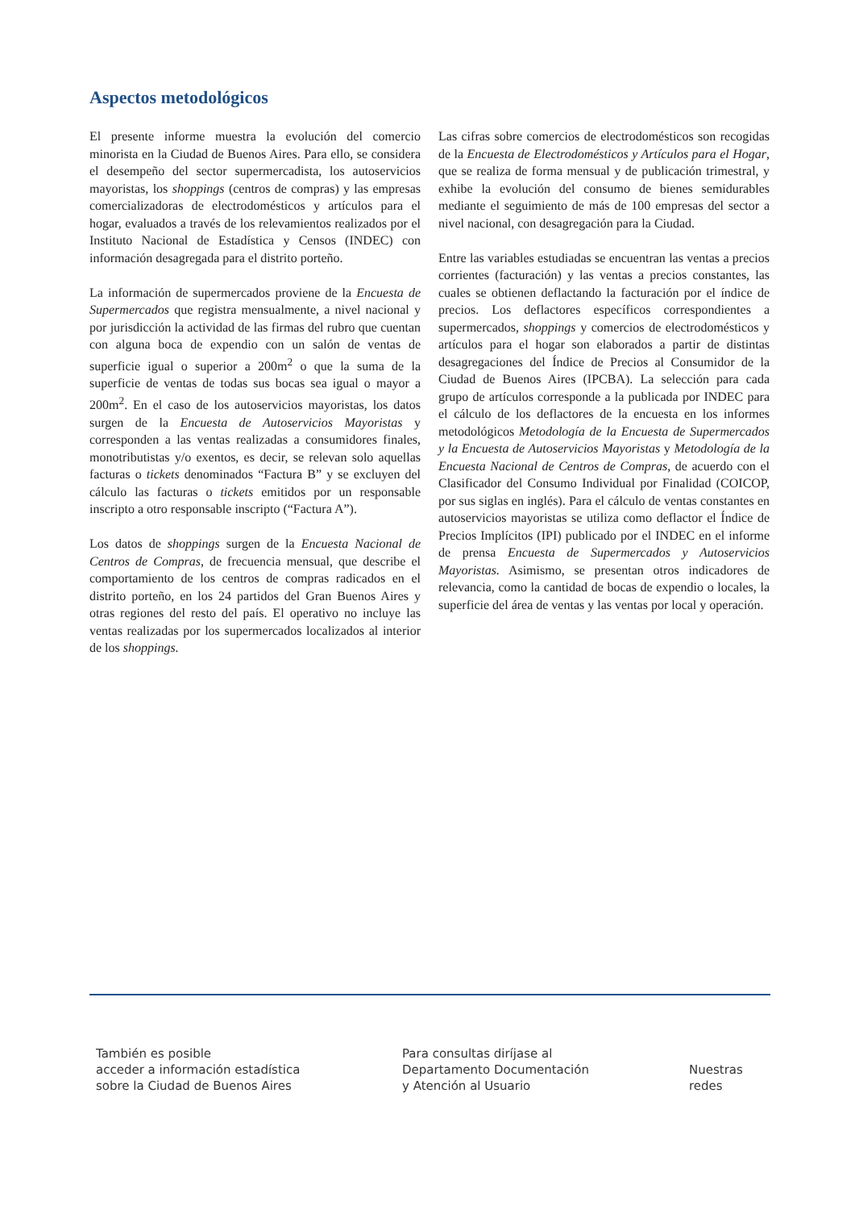Aspectos metodológicos
El presente informe muestra la evolución del comercio minorista en la Ciudad de Buenos Aires. Para ello, se considera el desempeño del sector supermercadista, los autoservicios mayoristas, los shoppings (centros de compras) y las empresas comercializadoras de electrodomésticos y artículos para el hogar, evaluados a través de los relevamientos realizados por el Instituto Nacional de Estadística y Censos (INDEC) con información desagregada para el distrito porteño.
La información de supermercados proviene de la Encuesta de Supermercados que registra mensualmente, a nivel nacional y por jurisdicción la actividad de las firmas del rubro que cuentan con alguna boca de expendio con un salón de ventas de superficie igual o superior a 200m<sup>2</sup> o que la suma de la superficie de ventas de todas sus bocas sea igual o mayor a 200m<sup>2</sup>. En el caso de los autoservicios mayoristas, los datos surgen de la Encuesta de Autoservicios Mayoristas y corresponden a las ventas realizadas a consumidores finales, monotributistas y/o exentos, es decir, se relevan solo aquellas facturas o tickets denominados “Factura B” y se excluyen del cálculo las facturas o tickets emitidos por un responsable inscripto a otro responsable inscripto (“Factura A”).
Los datos de shoppings surgen de la Encuesta Nacional de Centros de Compras, de frecuencia mensual, que describe el comportamiento de los centros de compras radicados en el distrito porteño, en los 24 partidos del Gran Buenos Aires y otras regiones del resto del país. El operativo no incluye las ventas realizadas por los supermercados localizados al interior de los shoppings.
Las cifras sobre comercios de electrodomésticos son recogidas de la Encuesta de Electrodomésticos y Artículos para el Hogar, que se realiza de forma mensual y de publicación trimestral, y exhibe la evolución del consumo de bienes semidurables mediante el seguimiento de más de 100 empresas del sector a nivel nacional, con desagregación para la Ciudad.
Entre las variables estudiadas se encuentran las ventas a precios corrientes (facturación) y las ventas a precios constantes, las cuales se obtienen deflactando la facturación por el índice de precios. Los deflactores específicos correspondientes a supermercados, shoppings y comercios de electrodomésticos y artículos para el hogar son elaborados a partir de distintas desagregaciones del Índice de Precios al Consumidor de la Ciudad de Buenos Aires (IPCBA). La selección para cada grupo de artículos corresponde a la publicada por INDEC para el cálculo de los deflactores de la encuesta en los informes metodológicos Metodología de la Encuesta de Supermercados y la Encuesta de Autoservicios Mayoristas y Metodología de la Encuesta Nacional de Centros de Compras, de acuerdo con el Clasificador del Consumo Individual por Finalidad (COICOP, por sus siglas en inglés). Para el cálculo de ventas constantes en autoservicios mayoristas se utiliza como deflactor el Índice de Precios Implícitos (IPI) publicado por el INDEC en el informe de prensa Encuesta de Supermercados y Autoservicios Mayoristas. Asimismo, se presentan otros indicadores de relevancia, como la cantidad de bocas de expendio o locales, la superficie del área de ventas y las ventas por local y operación.
También es posible
acceder a información estadística
sobre la Ciudad de Buenos Aires
Para consultas diríjase al
Departamento Documentación
y Atención al Usuario
Nuestras
redes